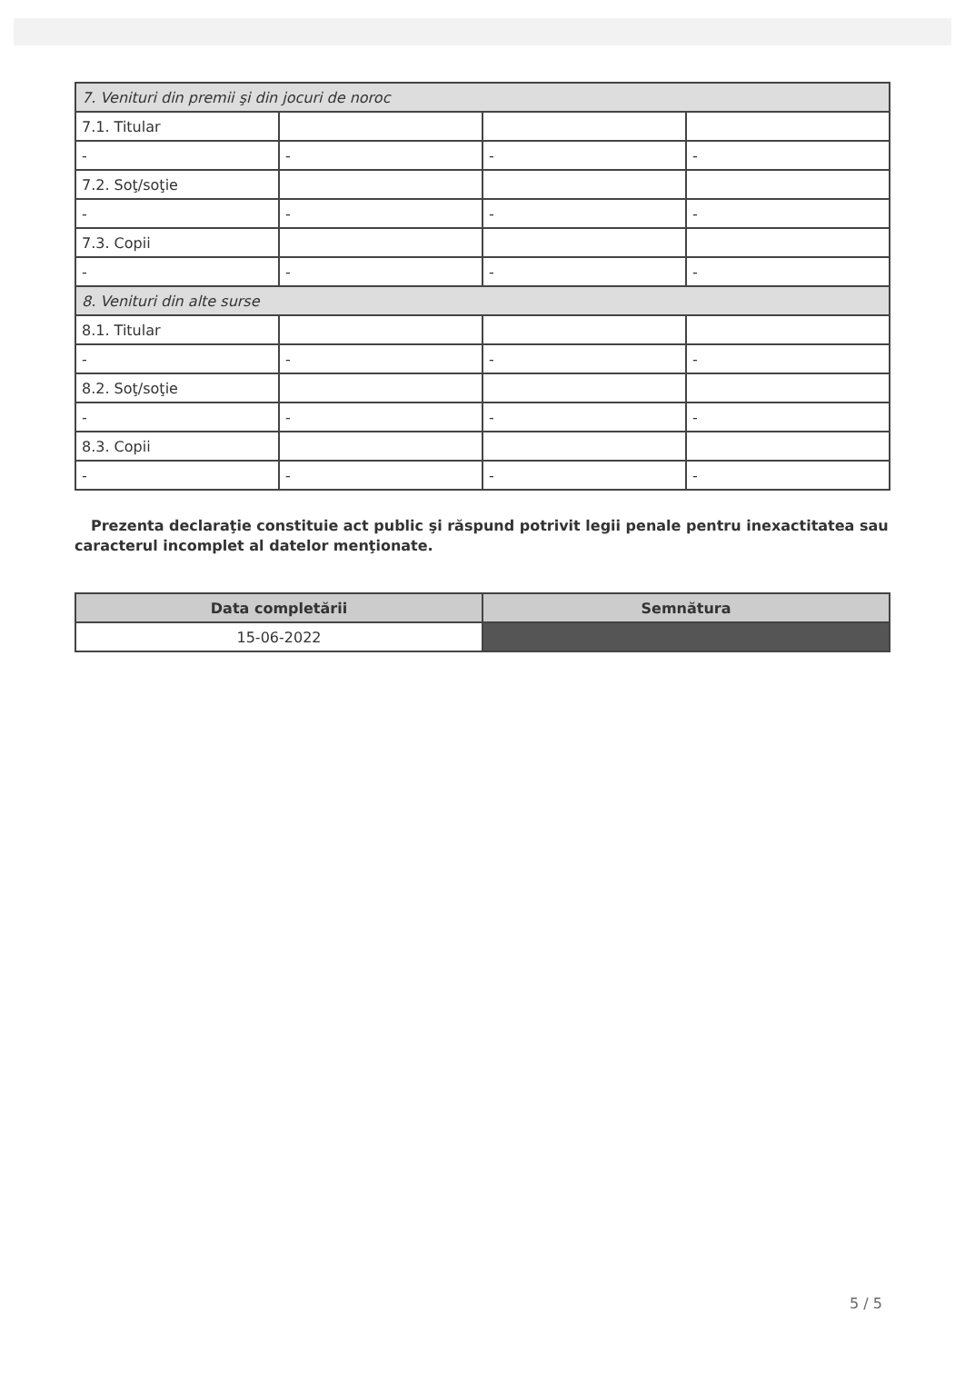| 7. Venituri din premii şi din jocuri de noroc | | | |
| 7.1. Titular | | | |
| - | - | - | - |
| 7.2. Soţ/soţie | | | |
| - | - | - | - |
| 7.3. Copii | | | |
| - | - | - | - |
| 8. Venituri din alte surse | | | |
| 8.1. Titular | | | |
| - | - | - | - |
| 8.2. Soţ/soţie | | | |
| - | - | - | - |
| 8.3. Copii | | | |
| - | - | - | - |
Prezenta declaraţie constituie act public şi răspund potrivit legii penale pentru inexactitatea sau caracterul incomplet al datelor menţionate.
| Data completării | Semnătura |
| --- | --- |
| 15-06-2022 | |
5 / 5